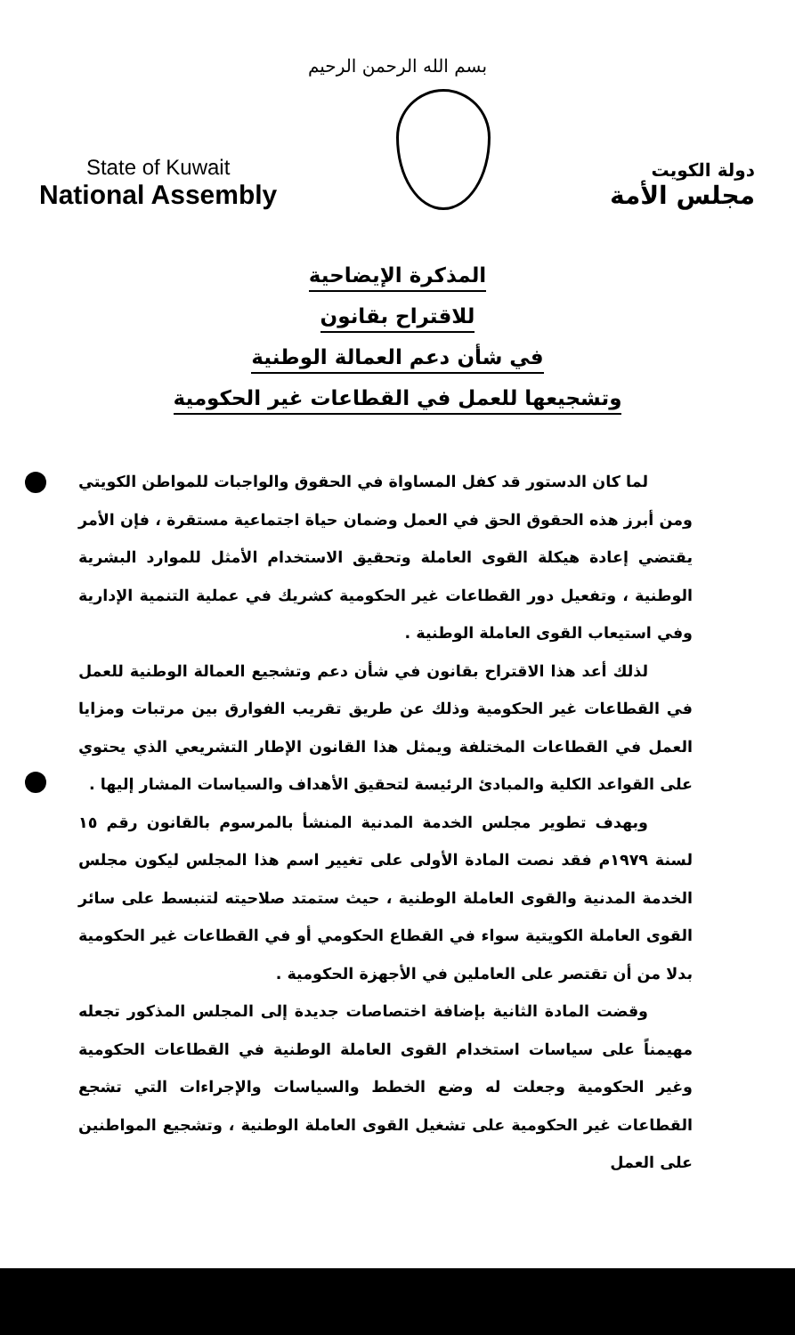بسم الله الرحمن الرحيم
State of Kuwait
National Assembly
دولة الكويت
مجلس الأمة
المذكرة الإيضاحية
للاقتراح بقانون
في شأن دعم العمالة الوطنية
وتشجيعها للعمل في القطاعات غير الحكومية
لما كان الدستور قد كفل المساواة في الحقوق والواجبات للمواطن الكويتي ومن أبرز هذه الحقوق الحق في العمل وضمان حياة اجتماعية مستقرة ، فإن الأمر يقتضي إعادة هيكلة القوى العاملة وتحقيق الاستخدام الأمثل للموارد البشرية الوطنية ، وتفعيل دور القطاعات غير الحكومية كشريك في عملية التنمية الإدارية وفي استيعاب القوى العاملة الوطنية .
لذلك أعد هذا الاقتراح بقانون في شأن دعم وتشجيع العمالة الوطنية للعمل في القطاعات غير الحكومية وذلك عن طريق تقريب الفوارق بين مرتبات ومزايا العمل في القطاعات المختلفة ويمثل هذا القانون الإطار التشريعي الذي يحتوي على القواعد الكلية والمبادئ الرئيسة لتحقيق الأهداف والسياسات المشار إليها .
وبهدف تطوير مجلس الخدمة المدنية المنشأ بالمرسوم بالقانون رقم ١٥ لسنة ١٩٧٩م فقد نصت المادة الأولى على تغيير اسم هذا المجلس ليكون مجلس الخدمة المدنية والقوى العاملة الوطنية ، حيث ستمتد صلاحيته لتنبسط على سائر القوى العاملة الكويتية سواء في القطاع الحكومي أو في القطاعات غير الحكومية بدلا من أن تقتصر على العاملين في الأجهزة الحكومية .
وقضت المادة الثانية بإضافة اختصاصات جديدة إلى المجلس المذكور تجعله مهيمناً على سياسات استخدام القوى العاملة الوطنية في القطاعات الحكومية وغير الحكومية وجعلت له وضع الخطط والسياسات والإجراءات التي تشجع القطاعات غير الحكومية على تشغيل القوى العاملة الوطنية ، وتشجيع المواطنين على العمل